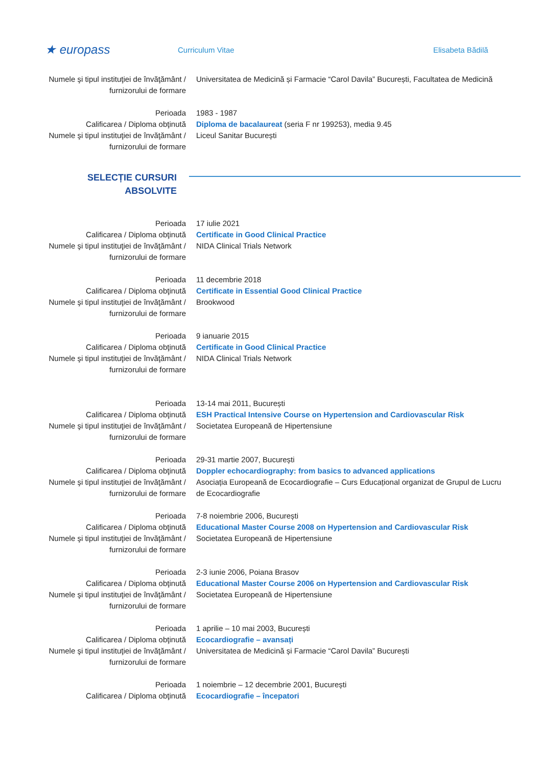★ europass
Curriculum Vitae Elisabeta Bădilă
| Numele şi tipul instituţiei de învăţământ / furnizorului de formare | Universitatea de Medicină și Farmacie “Carol Davila” București, Facultatea de Medicină |
| Perioada | 1983 - 1987 |
| Calificarea / Diploma obţinută | Diploma de bacalaureat (seria F nr 199253), media 9.45 |
| Numele şi tipul instituţiei de învăţământ / furnizorului de formare | Liceul Sanitar București |
SELECȚIE CURSURI ABSOLVITE
| Perioada | 17 iulie 2021 |
| Calificarea / Diploma obţinută | Certificate in Good Clinical Practice |
| Numele şi tipul instituţiei de învăţământ / furnizorului de formare | NIDA Clinical Trials Network |
| Perioada | 11 decembrie 2018 |
| Calificarea / Diploma obţinută | Certificate in Essential Good Clinical Practice |
| Numele şi tipul instituţiei de învăţământ / furnizorului de formare | Brookwood |
| Perioada | 9 ianuarie 2015 |
| Calificarea / Diploma obţinută | Certificate in Good Clinical Practice |
| Numele şi tipul instituţiei de învăţământ / furnizorului de formare | NIDA Clinical Trials Network |
| Perioada | 13-14 mai 2011, București |
| Calificarea / Diploma obţinută | ESH Practical Intensive Course on Hypertension and Cardiovascular Risk |
| Numele şi tipul instituţiei de învăţământ / furnizorului de formare | Societatea Europeană de Hipertensiune |
| Perioada | 29-31 martie 2007, București |
| Calificarea / Diploma obţinută | Doppler echocardiography: from basics to advanced applications |
| Numele şi tipul instituţiei de învăţământ / furnizorului de formare | Asociația Europeană de Ecocardiografie – Curs Educațional organizat de Grupul de Lucru de Ecocardiografie |
| Perioada | 7-8 noiembrie 2006, București |
| Calificarea / Diploma obţinută | Educational Master Course 2008 on Hypertension and Cardiovascular Risk |
| Numele şi tipul instituţiei de învăţământ / furnizorului de formare | Societatea Europeană de Hipertensiune |
| Perioada | 2-3 iunie 2006, Poiana Brasov |
| Calificarea / Diploma obţinută | Educational Master Course 2006 on Hypertension and Cardiovascular Risk |
| Numele şi tipul instituţiei de învăţământ / furnizorului de formare | Societatea Europeană de Hipertensiune |
| Perioada | 1 aprilie – 10 mai 2003, București |
| Calificarea / Diploma obţinută | Ecocardiografie – avansați |
| Numele şi tipul instituţiei de învăţământ / furnizorului de formare | Universitatea de Medicină și Farmacie “Carol Davila” București |
| Perioada | 1 noiembrie – 12 decembrie 2001, București |
| Calificarea / Diploma obţinută | Ecocardiografie – începatori |